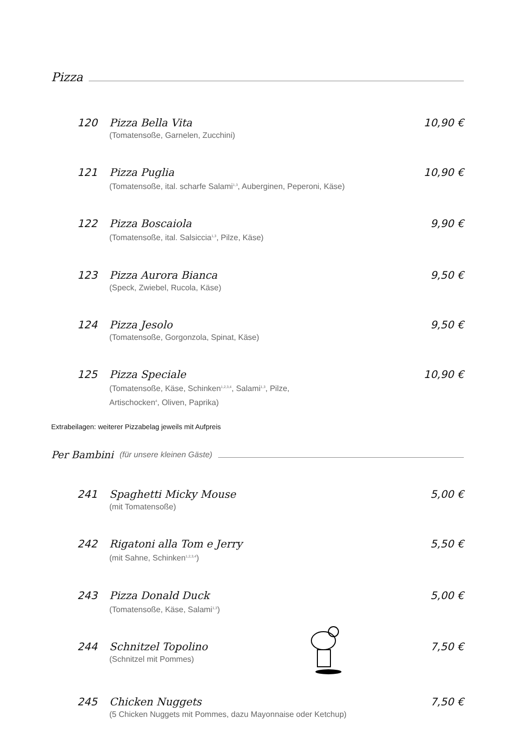Pizza
120 Pizza Bella Vita
(Tomatensoße, Garnelen, Zucchini)
10,90 €
121 Pizza Puglia
(Tomatensoße, ital. scharfe Salami<sup>1,3</sup>, Auberginen, Peperoni, Käse)
10,90 €
122 Pizza Boscaiola
(Tomatensoße, ital. Salsiccia<sup>1,3</sup>, Pilze, Käse)
9,90 €
123 Pizza Aurora Bianca
(Speck, Zwiebel, Rucola, Käse)
9,50 €
124 Pizza Jesolo
(Tomatensoße, Gorgonzola, Spinat, Käse)
9,50 €
125 Pizza Speciale
(Tomatensoße, Käse, Schinken<sup>1,2,3,4</sup>, Salami<sup>1,3</sup>, Pilze,
Artischocken<sup>4</sup>, Oliven, Paprika)
10,90 €
Extrabeilagen: weiterer Pizzabelag jeweils mit Aufpreis
Per Bambini (für unsere kleinen Gäste)
241 Spaghetti Micky Mouse
(mit Tomatensoße)
5,00 €
242 Rigatoni alla Tom e Jerry
(mit Sahne, Schinken<sup>1,2,3,4</sup>)
5,50 €
243 Pizza Donald Duck
(Tomatensoße, Käse, Salami<sup>1,3</sup>)
5,00 €
244 Schnitzel Topolino
(Schnitzel mit Pommes)
7,50 €
245 Chicken Nuggets
(5 Chicken Nuggets mit Pommes, dazu Mayonnaise oder Ketchup)
7,50 €